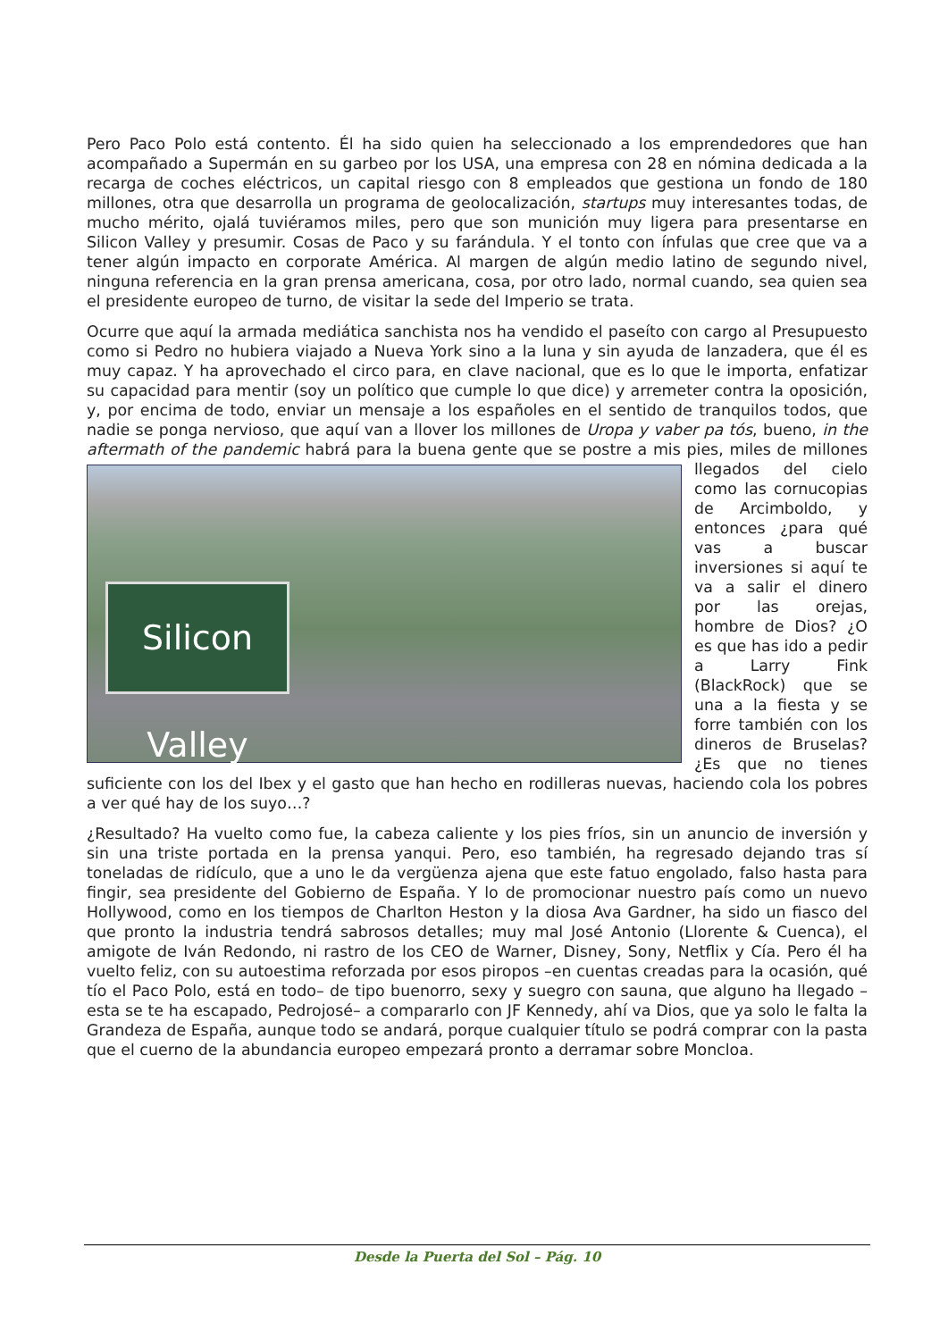Pero Paco Polo está contento. Él ha sido quien ha seleccionado a los emprendedores que han acompañado a Supermán en su garbeo por los USA, una empresa con 28 en nómina dedicada a la recarga de coches eléctricos, un capital riesgo con 8 empleados que gestiona un fondo de 180 millones, otra que desarrolla un programa de geolocalización, startups muy interesantes todas, de mucho mérito, ojalá tuviéramos miles, pero que son munición muy ligera para presentarse en Silicon Valley y presumir. Cosas de Paco y su farándula. Y el tonto con ínfulas que cree que va a tener algún impacto en corporate América. Al margen de algún medio latino de segundo nivel, ninguna referencia en la gran prensa americana, cosa, por otro lado, normal cuando, sea quien sea el presidente europeo de turno, de visitar la sede del Imperio se trata.
Ocurre que aquí la armada mediática sanchista nos ha vendido el paseíto con cargo al Presupuesto como si Pedro no hubiera viajado a Nueva York sino a la luna y sin ayuda de lanzadera, que él es muy capaz. Y ha aprovechado el circo para, en clave nacional, que es lo que le importa, enfatizar su capacidad para mentir (soy un político que cumple lo que dice) y arremeter contra la oposición, y, por encima de todo, enviar un mensaje a los españoles en el sentido de tranquilos todos, que nadie se ponga nervioso, que aquí van a llover los millones de Uropa y vaber pa tós, bueno, in the aftermath of the pandemic habrá para la buena gente que se postre a mis pies, miles de millones llegados del Silicon Valley cielo como las cornucopias de Arcimboldo, y entonces ¿para qué vas a buscar inversiones si aquí te va a salir el dinero por las orejas, hombre de Dios? ¿O es que has ido a pedir a Larry Fink (BlackRock) que se una a la fiesta y se forre también con los dineros de Bruselas? ¿Es que no tienes suficiente con los del Ibex y el gasto que han hecho en rodilleras nuevas, haciendo cola los pobres a ver qué hay de los suyo…?
¿Resultado? Ha vuelto como fue, la cabeza caliente y los pies fríos, sin un anuncio de inversión y sin una triste portada en la prensa yanqui. Pero, eso también, ha regresado dejando tras sí toneladas de ridículo, que a uno le da vergüenza ajena que este fatuo engolado, falso hasta para fingir, sea presidente del Gobierno de España. Y lo de promocionar nuestro país como un nuevo Hollywood, como en los tiempos de Charlton Heston y la diosa Ava Gardner, ha sido un fiasco del que pronto la industria tendrá sabrosos detalles; muy mal José Antonio (Llorente & Cuenca), el amigote de Iván Redondo, ni rastro de los CEO de Warner, Disney, Sony, Netflix y Cía. Pero él ha vuelto feliz, con su autoestima reforzada por esos piropos –en cuentas creadas para la ocasión, qué tío el Paco Polo, está en todo– de tipo buenorro, sexy y suegro con sauna, que alguno ha llegado –esta se te ha escapado, Pedrojosé– a compararlo con JF Kennedy, ahí va Dios, que ya solo le falta la Grandeza de España, aunque todo se andará, porque cualquier título se podrá comprar con la pasta que el cuerno de la abundancia europeo empezará pronto a derramar sobre Moncloa.
Desde la Puerta del Sol – Pág. 10